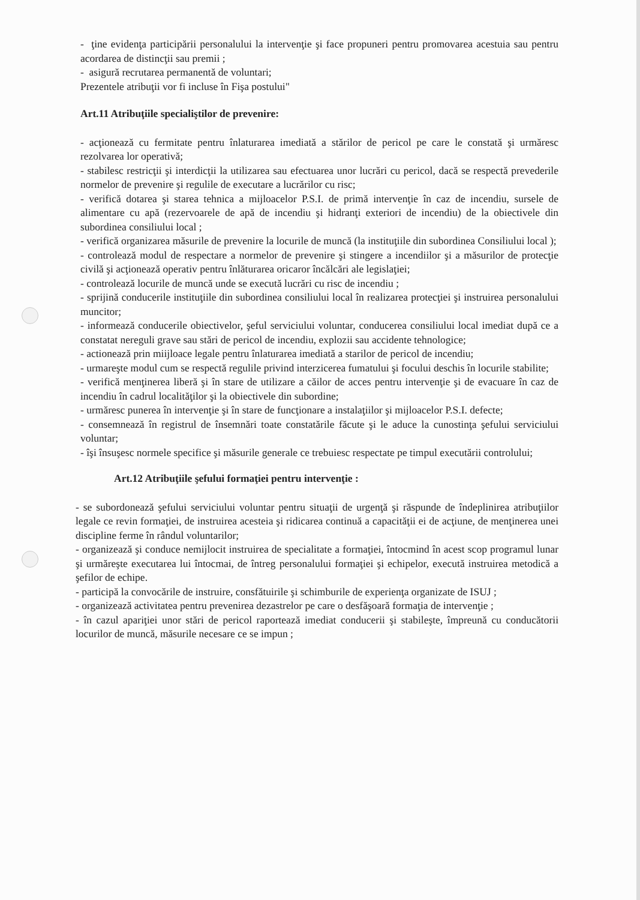- ţine evidenţa participării personalului la intervenţie şi face propuneri pentru promovarea acestuia sau pentru acordarea de distincţii sau premii ;
- asigură recrutarea permanentă de voluntari;
Prezentele atribuţii vor fi incluse în Fişa postului"
Art.11 Atribuţiile specialiştilor de prevenire:
- acţionează cu fermitate pentru înlaturarea imediată a stărilor de pericol pe care le constată şi urmăresc rezolvarea lor operativă;
- stabilesc restricţii şi interdicţii la utilizarea sau efectuarea unor lucrări cu pericol, dacă se respectă prevederile normelor de prevenire şi regulile de executare a lucrărilor cu risc;
- verifică dotarea şi starea tehnica a mijloacelor P.S.I. de primă intervenţie în caz de incendiu, sursele de alimentare cu apă (rezervoarele de apă de incendiu şi hidranţi exteriori de incendiu) de la obiectivele din subordinea consiliului local ;
- verifică organizarea măsurile de prevenire la locurile de muncă (la instituţiile din subordinea Consiliului local );
- controlează modul de respectare a normelor de prevenire şi stingere a incendiilor şi a măsurilor de protecţie civilă şi acţionează operativ pentru înlăturarea oricaror încălcări ale legislaţiei;
- controlează locurile de muncă unde se execută lucrări cu risc de incendiu ;
- sprijină conducerile instituţiile din subordinea consiliului local în realizarea protecţiei şi instruirea personalului muncitor;
- informează conducerile obiectivelor, şeful serviciului voluntar, conducerea consiliului local imediat după ce a constatat nereguli grave sau stări de pericol de incendiu, explozii sau accidente tehnologice;
- actionează prin miijloace legale pentru înlaturarea imediată a starilor de pericol de incendiu;
- urmareşte modul cum se respectă regulile privind interzicerea fumatului şi focului deschis în locurile stabilite;
- verifică menţinerea liberă şi în stare de utilizare a căilor de acces pentru intervenţie şi de evacuare în caz de incendiu în cadrul localităţilor şi la obiectivele din subordine;
- urmăresc punerea în intervenţie şi în stare de funcţionare a instalaţiilor şi mijloacelor P.S.I. defecte;
- consemnează în registrul de însemnări toate constatările făcute şi le aduce la cunostinţa şefului serviciului voluntar;
- îşi însuşesc normele specifice şi măsurile generale ce trebuiesc respectate pe timpul executării controlului;
Art.12 Atribuţiile şefului formaţiei pentru intervenţie :
- se subordonează şefului serviciului voluntar pentru situaţii de urgenţă şi răspunde de îndeplinirea atribuţiilor legale ce revin formaţiei, de instruirea acesteia şi ridicarea continuă a capacităţii ei de acţiune, de menţinerea unei discipline ferme în rândul voluntarilor;
- organizează şi conduce nemijlocit instruirea de specialitate a formaţiei, întocmind în acest scop programul lunar şi urmăreşte executarea lui întocmai, de întreg personalului formaţiei şi echipelor, execută instruirea metodică a şefilor de echipe.
- participă la convocările de instruire, consfătuirile şi schimburile de experienţa organizate de ISUJ ;
- organizează activitatea pentru prevenirea dezastrelor pe care o desfăşoară formaţia de intervenţie ;
- în cazul apariţiei unor stări de pericol raportează imediat conducerii şi stabileşte, împreună cu conducătorii locurilor de muncă, măsurile necesare ce se impun ;